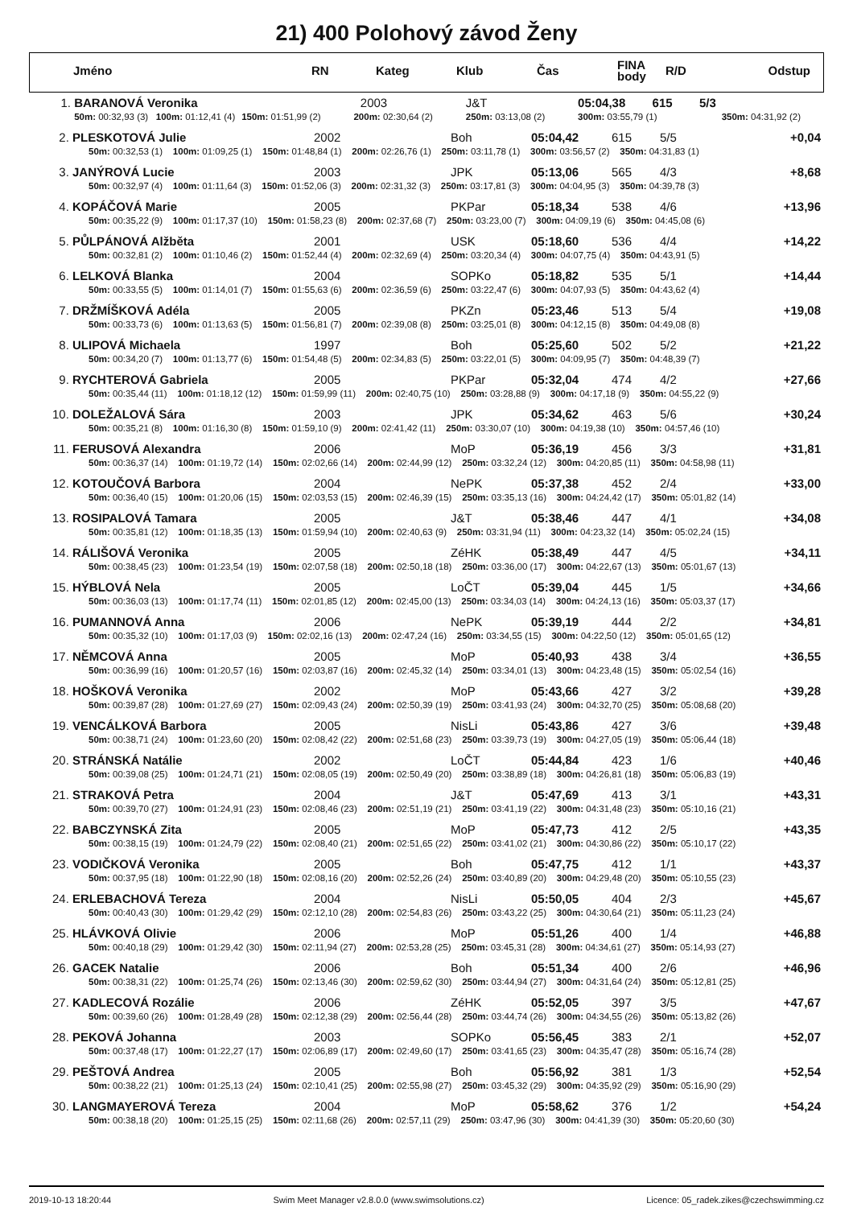21) 400 Polohový závod Ženy
| | Jméno | RN | Kateg | Klub | Čas | FINA body | R/D | Odstup |
| --- | --- | --- | --- | --- | --- | --- | --- | --- |
| 1. | BARANOVÁ Veronika | | 2003 | J&T | 05:04,38 615 5/3 | |
| | 50m: 00:32,93 (3) 100m: 01:12,41 (4) | 150m: 01:51,99 (2) | 200m: 02:30,64 (2) | 250m: 03:13,08 (2) | 300m: 03:55,79 (1) | 350m: 04:31,92 (2) |
| 2. | PLESKOTOVÁ Julie | 2002 | Boh | 05:04,42 | 615 | 5/5 | +0,04 |
| | 50m: 00:32,53 (1) 100m: 01:09,25 (1) 150m: 01:48,84 (1) 200m: 02:26,76 (1) 250m: 03:11,78 (1) 300m: 03:56,57 (2) 350m: 04:31,83 (1) | | | | | | |
| 3. | JANÝROVÁ Lucie | 2003 | JPK | 05:13,06 | 565 | 4/3 | +8,68 |
| | 50m: 00:32,97 (4) 100m: 01:11,64 (3) 150m: 01:52,06 (3) 200m: 02:31,32 (3) 250m: 03:17,81 (3) 300m: 04:04,95 (3) 350m: 04:39,78 (3) | | | | | | |
| 4. | KOPÁČOVÁ Marie | 2005 | PKPar | 05:18,34 | 538 | 4/6 | +13,96 |
| | 50m: 00:35,22 (9) 100m: 01:17,37 (10) 150m: 01:58,23 (8) 200m: 02:37,68 (7) 250m: 03:23,00 (7) 300m: 04:09,19 (6) 350m: 04:45,08 (6) | | | | | | |
| 5. | PŮLPÁNOVÁ Alžběta | 2001 | USK | 05:18,60 | 536 | 4/4 | +14,22 |
| | 50m: 00:32,81 (2) 100m: 01:10,46 (2) 150m: 01:52,44 (4) 200m: 02:32,69 (4) 250m: 03:20,34 (4) 300m: 04:07,75 (4) 350m: 04:43,91 (5) | | | | | | |
| 6. | LELKOVÁ Blanka | 2004 | SOPKo | 05:18,82 | 535 | 5/1 | +14,44 |
| | 50m: 00:33,55 (5) 100m: 01:14,01 (7) 150m: 01:55,63 (6) 200m: 02:36,59 (6) 250m: 03:22,47 (6) 300m: 04:07,93 (5) 350m: 04:43,62 (4) | | | | | | |
| 7. | DRŽMÍŠKOVÁ Adéla | 2005 | PKZn | 05:23,46 | 513 | 5/4 | +19,08 |
| | 50m: 00:33,73 (6) 100m: 01:13,63 (5) 150m: 01:56,81 (7) 200m: 02:39,08 (8) 250m: 03:25,01 (8) 300m: 04:12,15 (8) 350m: 04:49,08 (8) | | | | | | |
| 8. | ULIPOVÁ Michaela | 1997 | Boh | 05:25,60 | 502 | 5/2 | +21,22 |
| | 50m: 00:34,20 (7) 100m: 01:13,77 (6) 150m: 01:54,48 (5) 200m: 02:34,83 (5) 250m: 03:22,01 (5) 300m: 04:09,95 (7) 350m: 04:48,39 (7) | | | | | | |
| 9. | RYCHTEROVÁ Gabriela | 2005 | PKPar | 05:32,04 | 474 | 4/2 | +27,66 |
| | 50m: 00:35,44 (11) 100m: 01:18,12 (12) 150m: 01:59,99 (11) 200m: 02:40,75 (10) 250m: 03:28,88 (9) 300m: 04:17,18 (9) 350m: 04:55,22 (9) | | | | | | |
| 10. | DOLEŽALOVÁ Sára | 2003 | JPK | 05:34,62 | 463 | 5/6 | +30,24 |
| | 50m: 00:35,21 (8) 100m: 01:16,30 (8) 150m: 01:59,10 (9) 200m: 02:41,42 (11) 250m: 03:30,07 (10) 300m: 04:19,38 (10) 350m: 04:57,46 (10) | | | | | | |
| 11. | FERUSOVÁ Alexandra | 2006 | MoP | 05:36,19 | 456 | 3/3 | +31,81 |
| | 50m: 00:36,37 (14) 100m: 01:19,72 (14) 150m: 02:02,66 (14) 200m: 02:44,99 (12) 250m: 03:32,24 (12) 300m: 04:20,85 (11) 350m: 04:58,98 (11) | | | | | | |
| 12. | KOTOUČOVÁ Barbora | 2004 | NePK | 05:37,38 | 452 | 2/4 | +33,00 |
| | 50m: 00:36,40 (15) 100m: 01:20,06 (15) 150m: 02:03,53 (15) 200m: 02:46,39 (15) 250m: 03:35,13 (16) 300m: 04:24,42 (17) 350m: 05:01,82 (14) | | | | | | |
| 13. | ROSIPALOVÁ Tamara | 2005 | J&T | 05:38,46 | 447 | 4/1 | +34,08 |
| | 50m: 00:35,81 (12) 100m: 01:18,35 (13) 150m: 01:59,94 (10) 200m: 02:40,63 (9) 250m: 03:31,94 (11) 300m: 04:23,32 (14) 350m: 05:02,24 (15) | | | | | | |
| 14. | RÁLIŠOVÁ Veronika | 2005 | ZéHK | 05:38,49 | 447 | 4/5 | +34,11 |
| | 50m: 00:38,45 (23) 100m: 01:23,54 (19) 150m: 02:07,58 (18) 200m: 02:50,18 (18) 250m: 03:36,00 (17) 300m: 04:22,67 (13) 350m: 05:01,67 (13) | | | | | | |
| 15. | HÝBLOVÁ Nela | 2005 | LoČT | 05:39,04 | 445 | 1/5 | +34,66 |
| | 50m: 00:36,03 (13) 100m: 01:17,74 (11) 150m: 02:01,85 (12) 200m: 02:45,00 (13) 250m: 03:34,03 (14) 300m: 04:24,13 (16) 350m: 05:03,37 (17) | | | | | | |
| 16. | PUMANNOVÁ Anna | 2006 | NePK | 05:39,19 | 444 | 2/2 | +34,81 |
| | 50m: 00:35,32 (10) 100m: 01:17,03 (9) 150m: 02:02,16 (13) 200m: 02:47,24 (16) 250m: 03:34,55 (15) 300m: 04:22,50 (12) 350m: 05:01,65 (12) | | | | | | |
| 17. | NĚMCOVÁ Anna | 2005 | MoP | 05:40,93 | 438 | 3/4 | +36,55 |
| | 50m: 00:36,99 (16) 100m: 01:20,57 (16) 150m: 02:03,87 (16) 200m: 02:45,32 (14) 250m: 03:34,01 (13) 300m: 04:23,48 (15) 350m: 05:02,54 (16) | | | | | | |
| 18. | HOŠKOVÁ Veronika | 2002 | MoP | 05:43,66 | 427 | 3/2 | +39,28 |
| | 50m: 00:39,87 (28) 100m: 01:27,69 (27) 150m: 02:09,43 (24) 200m: 02:50,39 (19) 250m: 03:41,93 (24) 300m: 04:32,70 (25) 350m: 05:08,68 (20) | | | | | | |
| 19. | VENCÁLKOVÁ Barbora | 2005 | NisLi | 05:43,86 | 427 | 3/6 | +39,48 |
| | 50m: 00:38,71 (24) 100m: 01:23,60 (20) 150m: 02:08,42 (22) 200m: 02:51,68 (23) 250m: 03:39,73 (19) 300m: 04:27,05 (19) 350m: 05:06,44 (18) | | | | | | |
| 20. | STRÁNSKÁ Natálie | 2002 | LoČT | 05:44,84 | 423 | 1/6 | +40,46 |
| | 50m: 00:39,08 (25) 100m: 01:24,71 (21) 150m: 02:08,05 (19) 200m: 02:50,49 (20) 250m: 03:38,89 (18) 300m: 04:26,81 (18) 350m: 05:06,83 (19) | | | | | | |
| 21. | STRAKOVÁ Petra | 2004 | J&T | 05:47,69 | 413 | 3/1 | +43,31 |
| | 50m: 00:39,70 (27) 100m: 01:24,91 (23) 150m: 02:08,46 (23) 200m: 02:51,19 (21) 250m: 03:41,19 (22) 300m: 04:31,48 (23) 350m: 05:10,16 (21) | | | | | | |
| 22. | BABCZYNSKÁ Zita | 2005 | MoP | 05:47,73 | 412 | 2/5 | +43,35 |
| | 50m: 00:38,15 (19) 100m: 01:24,79 (22) 150m: 02:08,40 (21) 200m: 02:51,65 (22) 250m: 03:41,02 (21) 300m: 04:30,86 (22) 350m: 05:10,17 (22) | | | | | | |
| 23. | VODIČKOVÁ Veronika | 2005 | Boh | 05:47,75 | 412 | 1/1 | +43,37 |
| | 50m: 00:37,95 (18) 100m: 01:22,90 (18) 150m: 02:08,16 (20) 200m: 02:52,26 (24) 250m: 03:40,89 (20) 300m: 04:29,48 (20) 350m: 05:10,55 (23) | | | | | | |
| 24. | ERLEBACHOVÁ Tereza | 2004 | NisLi | 05:50,05 | 404 | 2/3 | +45,67 |
| | 50m: 00:40,43 (30) 100m: 01:29,42 (29) 150m: 02:12,10 (28) 200m: 02:54,83 (26) 250m: 03:43,22 (25) 300m: 04:30,64 (21) 350m: 05:11,23 (24) | | | | | | |
| 25. | HLÁVKOVÁ Olivie | 2006 | MoP | 05:51,26 | 400 | 1/4 | +46,88 |
| | 50m: 00:40,18 (29) 100m: 01:29,42 (30) 150m: 02:11,94 (27) 200m: 02:53,28 (25) 250m: 03:45,31 (28) 300m: 04:34,61 (27) 350m: 05:14,93 (27) | | | | | | |
| 26. | GACEK Natalie | 2006 | Boh | 05:51,34 | 400 | 2/6 | +46,96 |
| | 50m: 00:38,31 (22) 100m: 01:25,74 (26) 150m: 02:13,46 (30) 200m: 02:59,62 (30) 250m: 03:44,94 (27) 300m: 04:31,64 (24) 350m: 05:12,81 (25) | | | | | | |
| 27. | KADLECOVÁ Rozálie | 2006 | ZéHK | 05:52,05 | 397 | 3/5 | +47,67 |
| | 50m: 00:39,60 (26) 100m: 01:28,49 (28) 150m: 02:12,38 (29) 200m: 02:56,44 (28) 250m: 03:44,74 (26) 300m: 04:34,55 (26) 350m: 05:13,82 (26) | | | | | | |
| 28. | PEKOVÁ Johanna | 2003 | SOPKo | 05:56,45 | 383 | 2/1 | +52,07 |
| | 50m: 00:37,48 (17) 100m: 01:22,27 (17) 150m: 02:06,89 (17) 200m: 02:49,60 (17) 250m: 03:41,65 (23) 300m: 04:35,47 (28) 350m: 05:16,74 (28) | | | | | | |
| 29. | PEŠTOVÁ Andrea | 2005 | Boh | 05:56,92 | 381 | 1/3 | +52,54 |
| | 50m: 00:38,22 (21) 100m: 01:25,13 (24) 150m: 02:10,41 (25) 200m: 02:55,98 (27) 250m: 03:45,32 (29) 300m: 04:35,92 (29) 350m: 05:16,90 (29) | | | | | | |
| 30. | LANGMAYEROVÁ Tereza | 2004 | MoP | 05:58,62 | 376 | 1/2 | +54,24 |
| | 50m: 00:38,18 (20) 100m: 01:25,15 (25) 150m: 02:11,68 (26) 200m: 02:57,11 (29) 250m: 03:47,96 (30) 300m: 04:41,39 (30) 350m: 05:20,60 (30) | | | | | | |
2019-10-13 18:20:44 Swim Meet Manager v2.8.0.0 (www.swimsolutions.cz) Licence: 05_radek.zikes@czechswimming.cz